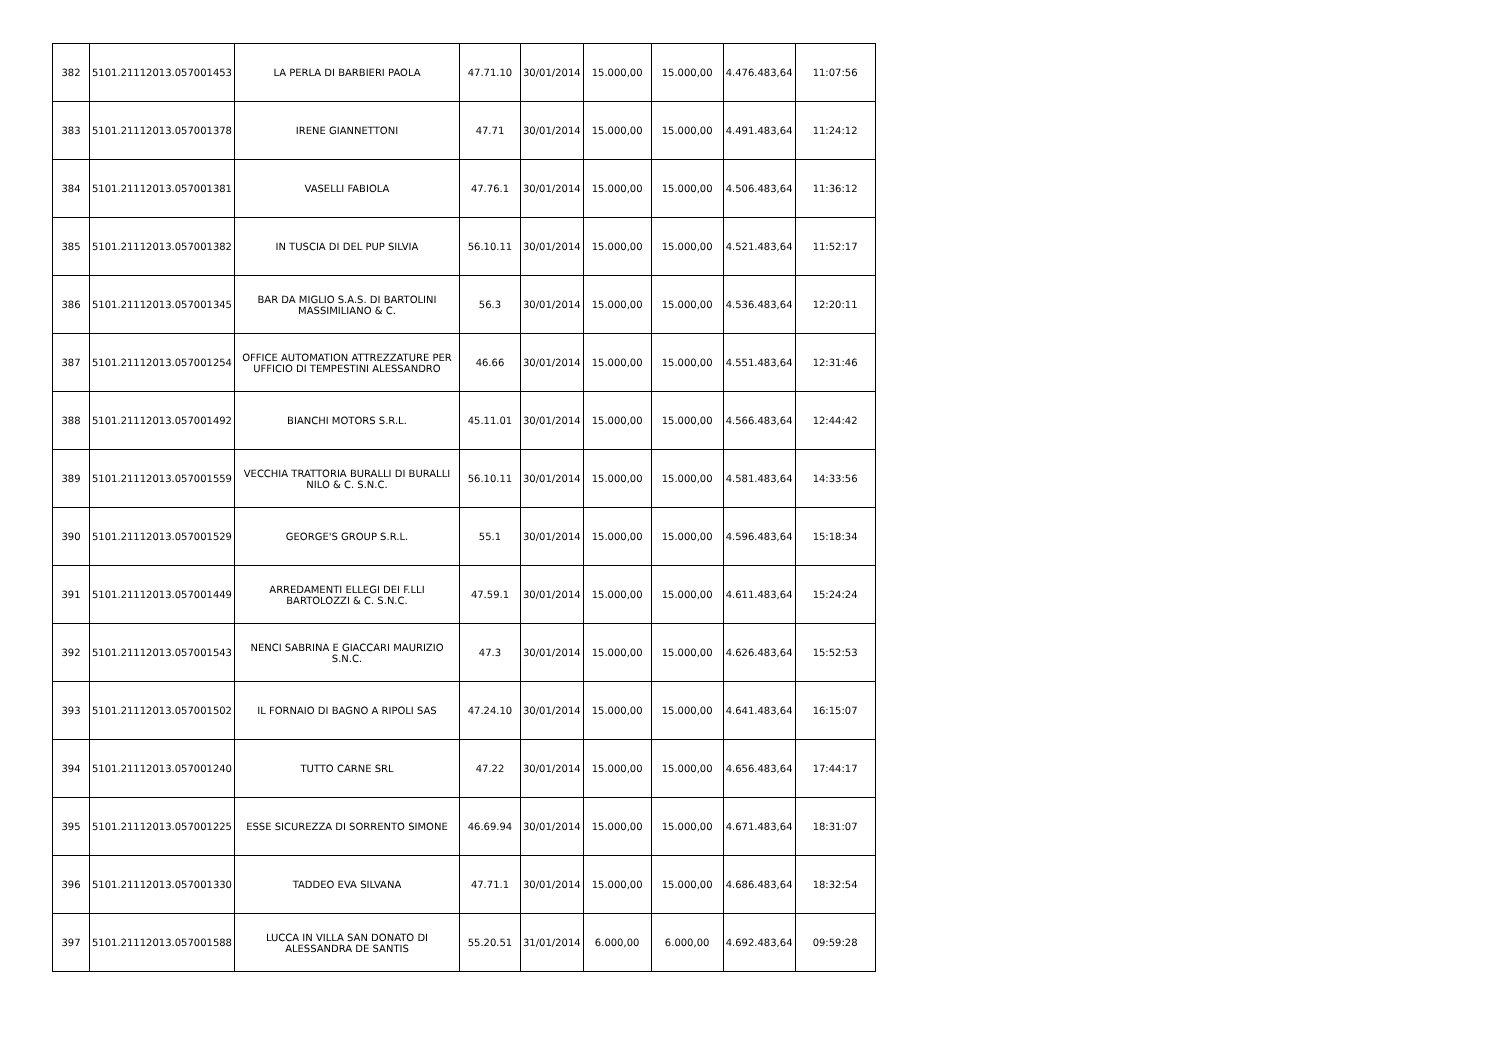| 382 | 5101.21112013.057001453 | LA PERLA DI BARBIERI PAOLA | 47.71.10 | 30/01/2014 | 15.000,00 | 15.000,00 | 4.476.483,64 | 11:07:56 |
| 383 | 5101.21112013.057001378 | IRENE GIANNETTONI | 47.71 | 30/01/2014 | 15.000,00 | 15.000,00 | 4.491.483,64 | 11:24:12 |
| 384 | 5101.21112013.057001381 | VASELLI FABIOLA | 47.76.1 | 30/01/2014 | 15.000,00 | 15.000,00 | 4.506.483,64 | 11:36:12 |
| 385 | 5101.21112013.057001382 | IN TUSCIA DI DEL PUP SILVIA | 56.10.11 | 30/01/2014 | 15.000,00 | 15.000,00 | 4.521.483,64 | 11:52:17 |
| 386 | 5101.21112013.057001345 | BAR DA MIGLIO S.A.S. DI BARTOLINI MASSIMILIANO & C. | 56.3 | 30/01/2014 | 15.000,00 | 15.000,00 | 4.536.483,64 | 12:20:11 |
| 387 | 5101.21112013.057001254 | OFFICE AUTOMATION ATTREZZATURE PER UFFICIO DI TEMPESTINI ALESSANDRO | 46.66 | 30/01/2014 | 15.000,00 | 15.000,00 | 4.551.483,64 | 12:31:46 |
| 388 | 5101.21112013.057001492 | BIANCHI MOTORS S.R.L. | 45.11.01 | 30/01/2014 | 15.000,00 | 15.000,00 | 4.566.483,64 | 12:44:42 |
| 389 | 5101.21112013.057001559 | VECCHIA TRATTORIA BURALLI DI BURALLI NILO & C. S.N.C. | 56.10.11 | 30/01/2014 | 15.000,00 | 15.000,00 | 4.581.483,64 | 14:33:56 |
| 390 | 5101.21112013.057001529 | GEORGE'S GROUP S.R.L. | 55.1 | 30/01/2014 | 15.000,00 | 15.000,00 | 4.596.483,64 | 15:18:34 |
| 391 | 5101.21112013.057001449 | ARREDAMENTI ELLEGI DEI F.LLI BARTOLOZZI & C. S.N.C. | 47.59.1 | 30/01/2014 | 15.000,00 | 15.000,00 | 4.611.483,64 | 15:24:24 |
| 392 | 5101.21112013.057001543 | NENCI SABRINA E GIACCARI MAURIZIO S.N.C. | 47.3 | 30/01/2014 | 15.000,00 | 15.000,00 | 4.626.483,64 | 15:52:53 |
| 393 | 5101.21112013.057001502 | IL FORNAIO DI BAGNO A RIPOLI SAS | 47.24.10 | 30/01/2014 | 15.000,00 | 15.000,00 | 4.641.483,64 | 16:15:07 |
| 394 | 5101.21112013.057001240 | TUTTO CARNE SRL | 47.22 | 30/01/2014 | 15.000,00 | 15.000,00 | 4.656.483,64 | 17:44:17 |
| 395 | 5101.21112013.057001225 | ESSE SICUREZZA DI SORRENTO SIMONE | 46.69.94 | 30/01/2014 | 15.000,00 | 15.000,00 | 4.671.483,64 | 18:31:07 |
| 396 | 5101.21112013.057001330 | TADDEO EVA SILVANA | 47.71.1 | 30/01/2014 | 15.000,00 | 15.000,00 | 4.686.483,64 | 18:32:54 |
| 397 | 5101.21112013.057001588 | LUCCA IN VILLA SAN DONATO DI ALESSANDRA DE SANTIS | 55.20.51 | 31/01/2014 | 6.000,00 | 6.000,00 | 4.692.483,64 | 09:59:28 |